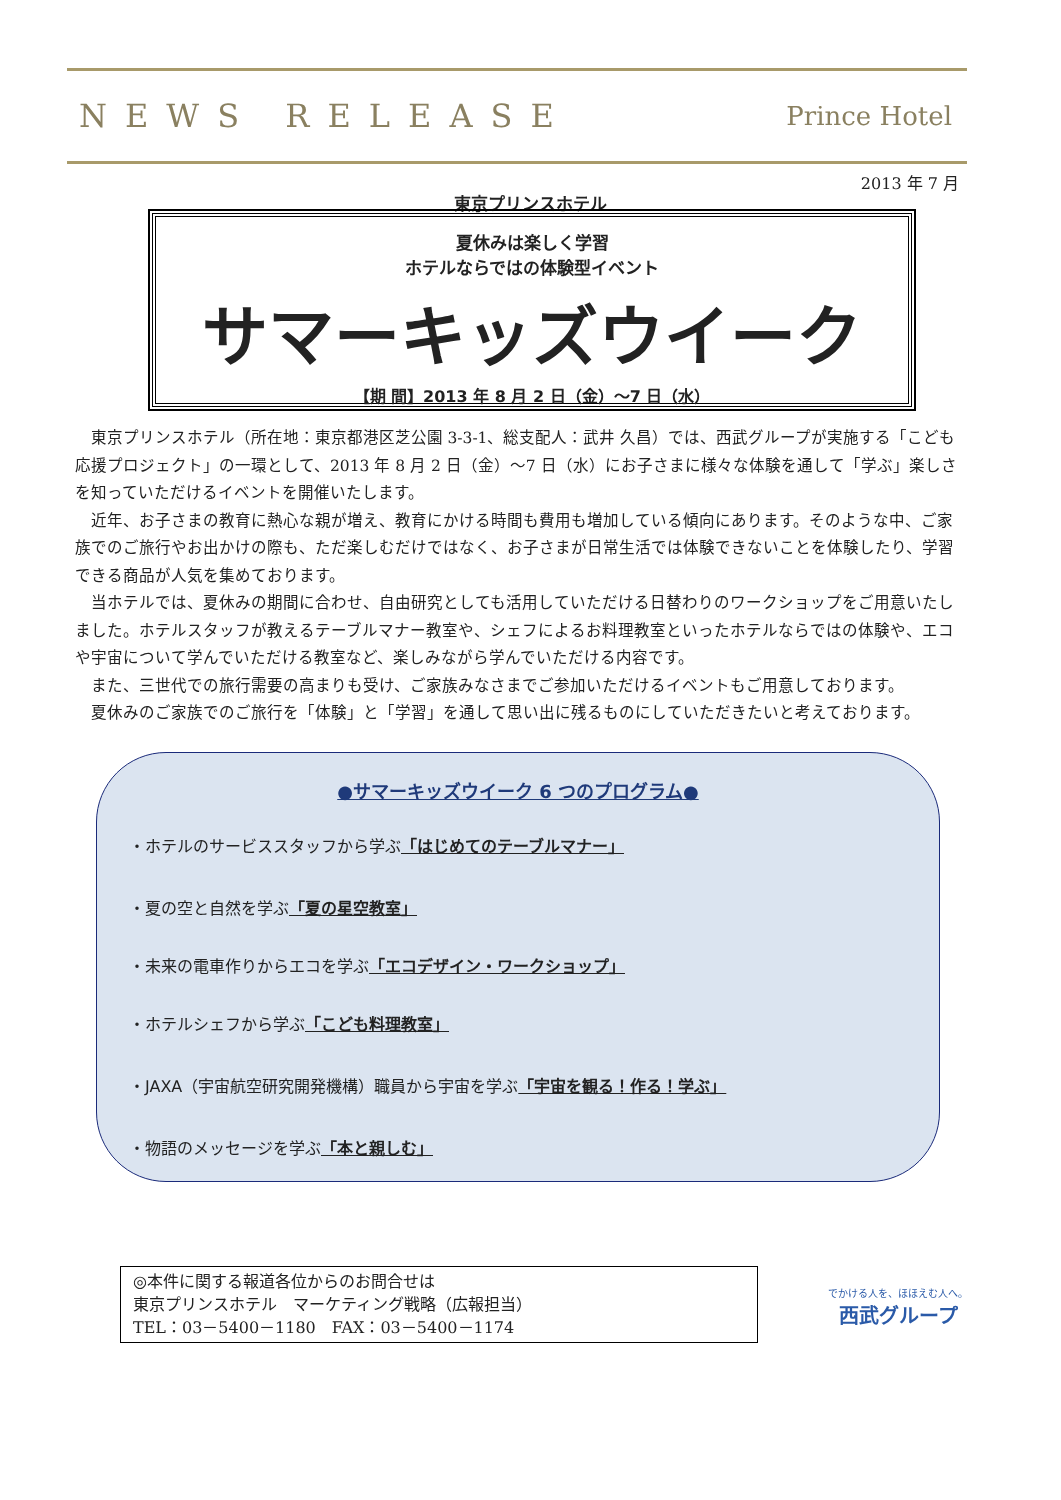NEWS RELEASE
Prince Hotel
2013 年 7 月
東京プリンスホテル
夏休みは楽しく学習
ホテルならではの体験型イベント
サマーキッズウイーク
【期 間】2013 年 8 月 2 日（金）～7 日（水）
東京プリンスホテル（所在地：東京都港区芝公園 3-3-1、総支配人：武井 久昌）では、西武グループが実施する「こども応援プロジェクト」の一環として、2013 年 8 月 2 日（金）～7 日（水）にお子さまに様々な体験を通して「学ぶ」楽しさを知っていただけるイベントを開催いたします。
近年、お子さまの教育に熱心な親が増え、教育にかける時間も費用も増加している傾向にあります。そのような中、ご家族でのご旅行やお出かけの際も、ただ楽しむだけではなく、お子さまが日常生活では体験できないことを体験したり、学習できる商品が人気を集めております。
当ホテルでは、夏休みの期間に合わせ、自由研究としても活用していただける日替わりのワークショップをご用意いたしました。ホテルスタッフが教えるテーブルマナー教室や、シェフによるお料理教室といったホテルならではの体験や、エコや宇宙について学んでいただける教室など、楽しみながら学んでいただける内容です。
また、三世代での旅行需要の高まりも受け、ご家族みなさまでご参加いただけるイベントもご用意しております。
夏休みのご家族でのご旅行を「体験」と「学習」を通して思い出に残るものにしていただきたいと考えております。
●サマーキッズウイーク 6 つのプログラム●
・ホテルのサービススタッフから学ぶ「はじめてのテーブルマナー」
・夏の空と自然を学ぶ「夏の星空教室」
・未来の電車作りからエコを学ぶ「エコデザイン・ワークショップ」
・ホテルシェフから学ぶ「こども料理教室」
・JAXA（宇宙航空研究開発機構）職員から宇宙を学ぶ「宇宙を観る！作る！学ぶ」
・物語のメッセージを学ぶ「本と親しむ」
◎本件に関する報道各位からのお問合せは
東京プリンスホテル　マーケティング戦略（広報担当）
TEL：03－5400－1180　FAX：03－5400－1174
でかける人を、ほほえむ人へ。
西武グループ